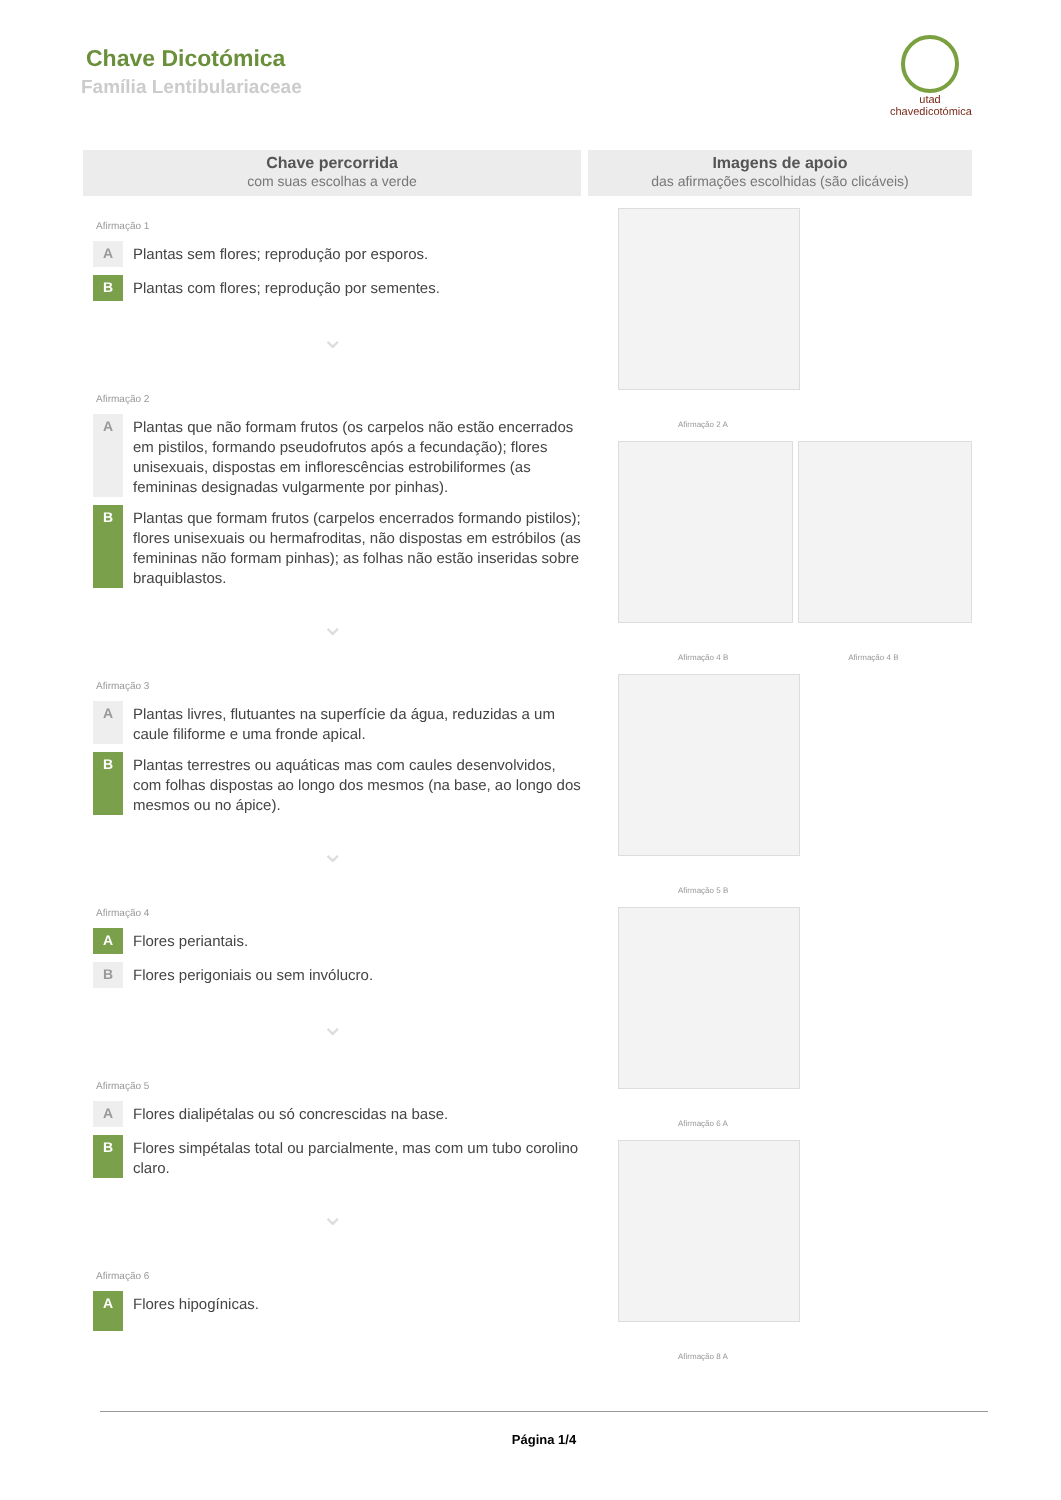Chave Dicotómica
Família Lentibulariaceae
utad
chavedicotómica
Chave percorrida
com suas escolhas a verde
Afirmação 1
A
Plantas sem flores; reprodução por esporos.
B
Plantas com flores; reprodução por sementes.
⌄
Afirmação 2
A
Plantas que não formam frutos (os carpelos não estão encerrados em pistilos, formando pseudofrutos após a fecundação); flores unisexuais, dispostas em inflorescências estrobiliformes (as femininas designadas vulgarmente por pinhas).
B
Plantas que formam frutos (carpelos encerrados formando pistilos); flores unisexuais ou hermafroditas, não dispostas em estróbilos (as femininas não formam pinhas); as folhas não estão inseridas sobre braquiblastos.
⌄
Afirmação 3
A
Plantas livres, flutuantes na superfície da água, reduzidas a um caule filiforme e uma fronde apical.
B
Plantas terrestres ou aquáticas mas com caules desenvolvidos, com folhas dispostas ao longo dos mesmos (na base, ao longo dos mesmos ou no ápice).
⌄
Afirmação 4
A
Flores periantais.
B
Flores perigoniais ou sem invólucro.
⌄
Afirmação 5
A
Flores dialipétalas ou só concrescidas na base.
B
Flores simpétalas total ou parcialmente, mas com um tubo corolino claro.
⌄
Afirmação 6
A
Flores hipogínicas.
Imagens de apoio
das afirmações escolhidas (são clicáveis)
Afirmação 2 A
Afirmação 4 B Afirmação 4 B
Afirmação 5 B
Afirmação 6 A
Afirmação 8 A
Página 1/4